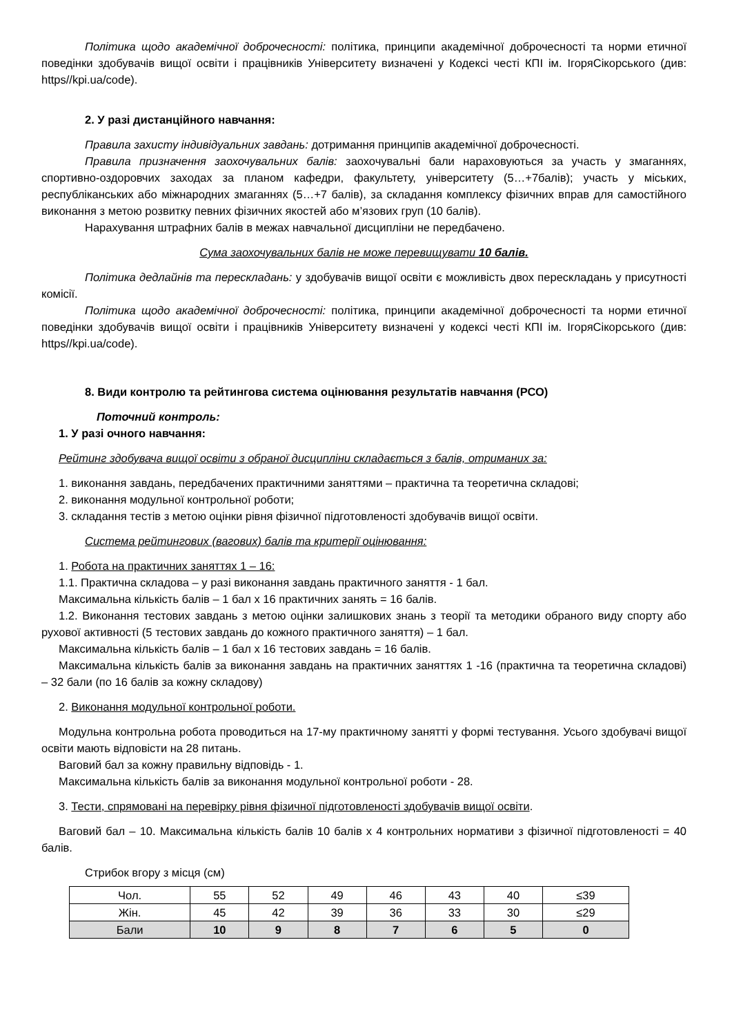Політика щодо академічної доброчесності: політика, принципи академічної доброчесності та норми етичної поведінки здобувачів вищої освіти і працівників Університету визначені у Кодексі честі КПІ ім. ІгоряСікорського (див: https//kpi.ua/code).
2. У разі дистанційного навчання:
Правила захисту індивідуальних завдань: дотримання принципів академічної доброчесності.
Правила призначення заохочувальних балів: заохочувальні бали нараховуються за участь у змаганнях, спортивно-оздоровчих заходах за планом кафедри, факультету, університету (5…+7балів); участь у міських, республіканських або міжнародних змаганнях (5…+7 балів), за складання комплексу фізичних вправ для самостійного виконання з метою розвитку певних фізичних якостей або м’язових груп (10 балів).
Нарахування штрафних балів в межах навчальної дисципліни не передбачено.
Сума заохочувальних балів не може перевищувати 10 балів.
Політика дедлайнів та перескладань: у здобувачів вищої освіти є можливість двох перескладань у присутності комісії.
Політика щодо академічної доброчесності: політика, принципи академічної доброчесності та норми етичної поведінки здобувачів вищої освіти і працівників Університету визначені у кодексі честі КПІ ім. ІгоряСікорського (див: https//kpi.ua/code).
8. Види контролю та рейтингова система оцінювання результатів навчання (РСО)
Поточний контроль:
1. У разі очного навчання:
Рейтинг здобувача вищої освіти з обраної дисципліни складається з балів, отриманих за:
1. виконання завдань, передбачених практичними заняттями – практична та теоретична складові;
2. виконання модульної контрольної роботи;
3. складання тестів з метою оцінки рівня фізичної підготовленості здобувачів вищої освіти.
Система рейтингових (вагових) балів та критерії оцінювання:
1. Робота на практичних заняттях 1 – 16:
1.1. Практична складова – у разі виконання завдань практичного заняття - 1 бал.
Максимальна кількість балів – 1 бал х 16 практичних занять = 16 балів.
1.2. Виконання тестових завдань з метою оцінки залишкових знань з теорії та методики обраного виду спорту або рухової активності (5 тестових завдань до кожного практичного заняття) – 1 бал.
Максимальна кількість балів – 1 бал х 16 тестових завдань = 16 балів.
Максимальна кількість балів за виконання завдань на практичних заняттях 1 -16 (практична та теоретична складові) – 32 бали (по 16 балів за кожну складову)
2. Виконання модульної контрольної роботи.
Модульна контрольна робота проводиться на 17-му практичному занятті у формі тестування. Усього здобувачі вищої освіти мають відповісти на 28 питань.
Ваговий бал за кожну правильну відповідь - 1.
Максимальна кількість балів за виконання модульної контрольної роботи - 28.
3. Тести, спрямовані на перевірку рівня фізичної підготовленості здобувачів вищої освіти.
Ваговий бал – 10. Максимальна кількість балів 10 балів х 4 контрольних нормативи з фізичної підготовленості = 40 балів.
Стрибок вгору з місця (см)
| Чол. | 55 | 52 | 49 | 46 | 43 | 40 | ≤39 |
| Жін. | 45 | 42 | 39 | 36 | 33 | 30 | ≤29 |
| Бали | 10 | 9 | 8 | 7 | 6 | 5 | 0 |